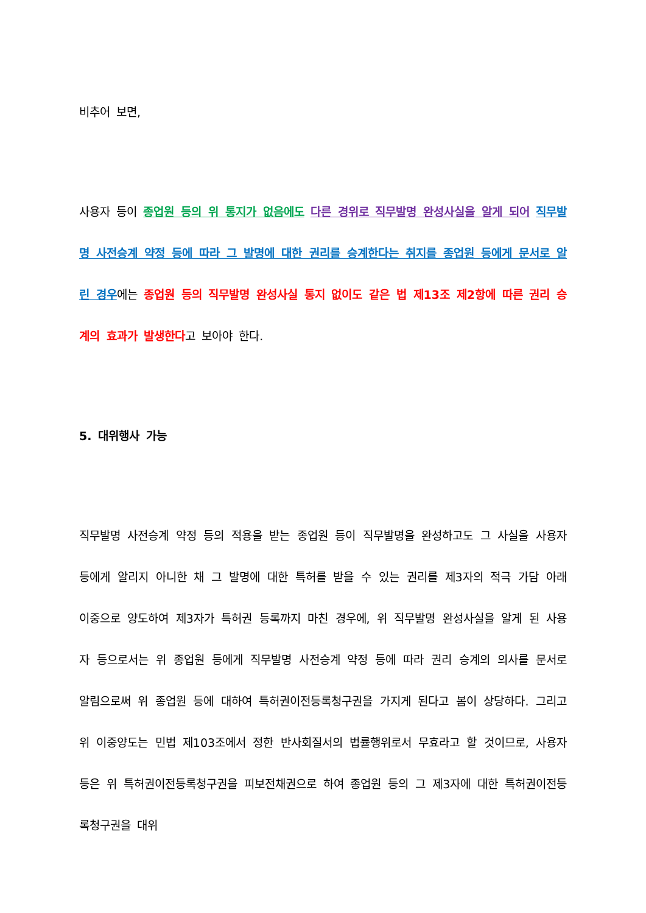비추어 보면,
사용자 등이 종업원 등의 위 통지가 없음에도 다른 경위로 직무발명 완성사실을 알게 되어 직무발명 사전승계 약정 등에 따라 그 발명에 대한 권리를 승계한다는 취지를 종업원 등에게 문서로 알린 경우에는 종업원 등의 직무발명 완성사실 통지 없이도 같은 법 제13조 제2항에 따른 권리 승계의 효과가 발생한다고 보아야 한다.
5. 대위행사 가능
직무발명 사전승계 약정 등의 적용을 받는 종업원 등이 직무발명을 완성하고도 그 사실을 사용자 등에게 알리지 아니한 채 그 발명에 대한 특허를 받을 수 있는 권리를 제3자의 적극 가담 아래 이중으로 양도하여 제3자가 특허권 등록까지 마친 경우에, 위 직무발명 완성사실을 알게 된 사용자 등으로서는 위 종업원 등에게 직무발명 사전승계 약정 등에 따라 권리 승계의 의사를 문서로 알림으로써 위 종업원 등에 대하여 특허권이전등록청구권을 가지게 된다고 봄이 상당하다. 그리고 위 이중양도는 민법 제103조에서 정한 반사회질서의 법률행위로서 무효라고 할 것이므로, 사용자 등은 위 특허권이전등록청구권을 피보전채권으로 하여 종업원 등의 그 제3자에 대한 특허권이전등록청구권을 대위